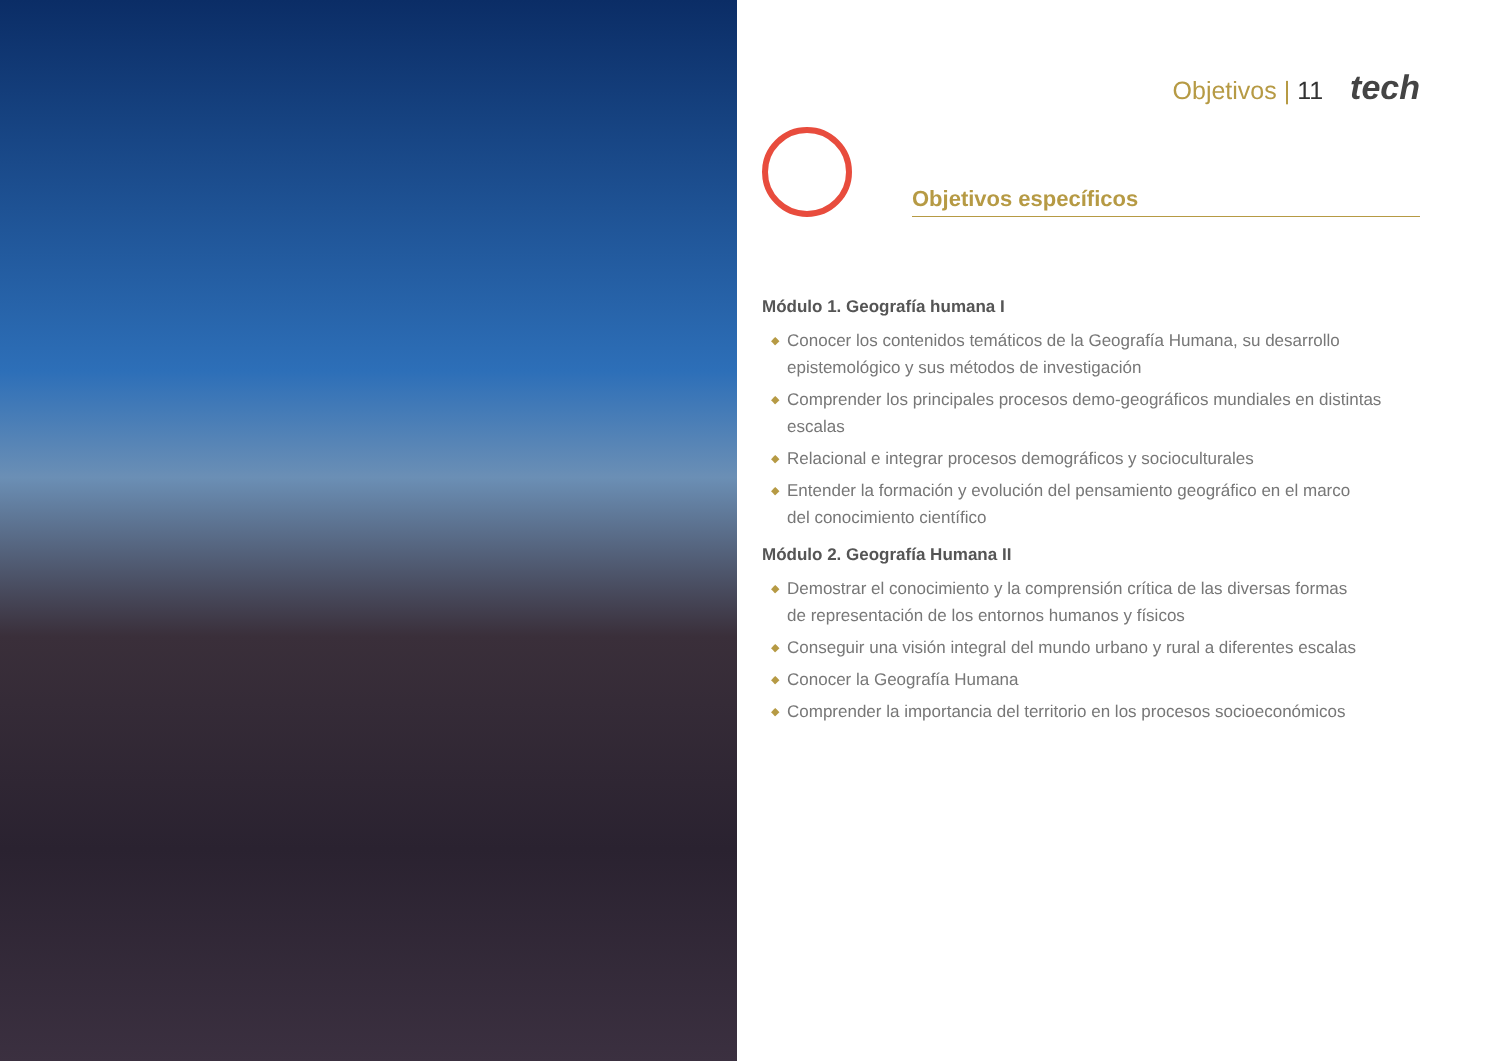Objetivos | 11 tech
Objetivos específicos
Módulo 1. Geografía humana I
◆ Conocer los contenidos temáticos de la Geografía Humana, su desarrollo epistemológico y sus métodos de investigación
◆ Comprender los principales procesos demo-geográficos mundiales en distintas escalas
◆ Relacional e integrar procesos demográficos y socioculturales
◆ Entender la formación y evolución del pensamiento geográfico en el marco
del conocimiento científico
Módulo 2. Geografía Humana II
◆ Demostrar el conocimiento y la comprensión crítica de las diversas formas
de representación de los entornos humanos y físicos
◆ Conseguir una visión integral del mundo urbano y rural a diferentes escalas
◆ Conocer la Geografía Humana
◆ Comprender la importancia del territorio en los procesos socioeconómicos